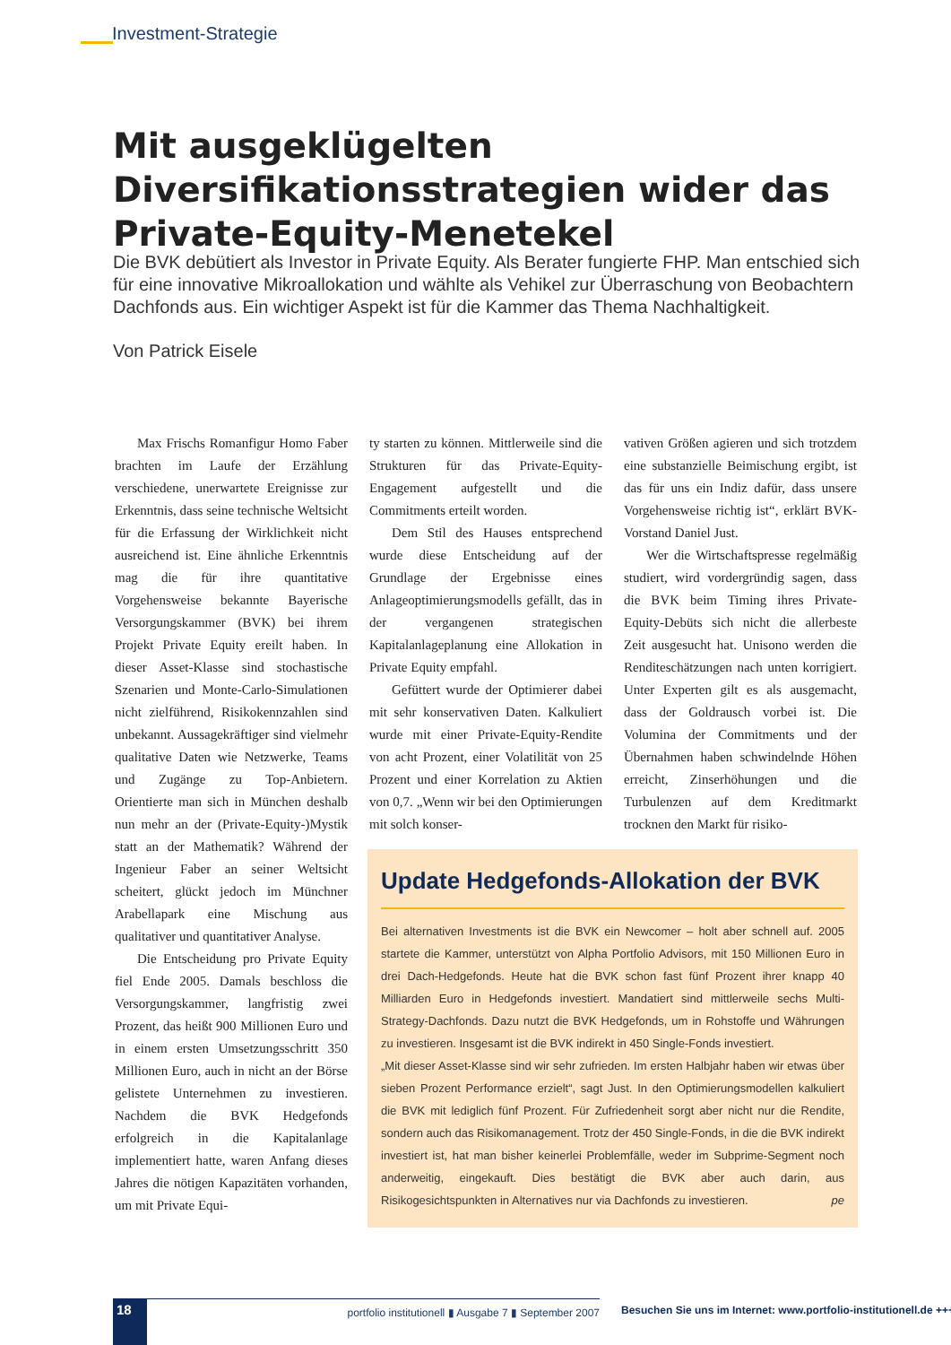Investment-Strategie
Mit ausgeklügelten Diversifikationsstrategien wider das Private-Equity-Menetekel
Die BVK debütiert als Investor in Private Equity. Als Berater fungierte FHP. Man entschied sich für eine innovative Mikroallokation und wählte als Vehikel zur Überraschung von Beobachtern Dachfonds aus. Ein wichtiger Aspekt ist für die Kammer das Thema Nachhaltigkeit.
Von Patrick Eisele
Max Frischs Romanfigur Homo Faber brachten im Laufe der Erzählung verschiedene, unerwartete Ereignisse zur Erkenntnis, dass seine technische Weltsicht für die Erfassung der Wirklichkeit nicht ausreichend ist. Eine ähnliche Erkenntnis mag die für ihre quantitative Vorgehensweise bekannte Bayerische Versorgungskammer (BVK) bei ihrem Projekt Private Equity ereilt haben. In dieser Asset-Klasse sind stochastische Szenarien und Monte-Carlo-Simulationen nicht zielführend, Risikokennzahlen sind unbekannt. Aussagekräftiger sind vielmehr qualitative Daten wie Netzwerke, Teams und Zugänge zu Top-Anbietern. Orientierte man sich in München deshalb nun mehr an der (Private-Equity-)Mystik statt an der Mathematik? Während der Ingenieur Faber an seiner Weltsicht scheitert, glückt jedoch im Münchner Arabellapark eine Mischung aus qualitativer und quantitativer Analyse.
Die Entscheidung pro Private Equity fiel Ende 2005. Damals beschloss die Versorgungskammer, langfristig zwei Prozent, das heißt 900 Millionen Euro und in einem ersten Umsetzungsschritt 350 Millionen Euro, auch in nicht an der Börse gelistete Unternehmen zu investieren. Nachdem die BVK Hedgefonds erfolgreich in die Kapitalanlage implementiert hatte, waren Anfang dieses Jahres die nötigen Kapazitäten vorhanden, um mit Private Equi-
ty starten zu können. Mittlerweile sind die Strukturen für das Private-Equity-Engagement aufgestellt und die Commitments erteilt worden.
Dem Stil des Hauses entsprechend wurde diese Entscheidung auf der Grundlage der Ergebnisse eines Anlageoptimierungsmodells gefällt, das in der vergangenen strategischen Kapitalanlageplanung eine Allokation in Private Equity empfahl.
Gefüttert wurde der Optimierer dabei mit sehr konservativen Daten. Kalkuliert wurde mit einer Private-Equity-Rendite von acht Prozent, einer Volatilität von 25 Prozent und einer Korrelation zu Aktien von 0,7. „Wenn wir bei den Optimierungen mit solch konser-
vativen Größen agieren und sich trotzdem eine substanzielle Beimischung ergibt, ist das für uns ein Indiz dafür, dass unsere Vorgehensweise richtig ist“, erklärt BVK-Vorstand Daniel Just.
Wer die Wirtschaftspresse regelmäßig studiert, wird vordergründig sagen, dass die BVK beim Timing ihres Private-Equity-Debüts sich nicht die allerbeste Zeit ausgesucht hat. Unisono werden die Renditeschätzungen nach unten korrigiert. Unter Experten gilt es als ausgemacht, dass der Goldrausch vorbei ist. Die Volumina der Commitments und der Übernahmen haben schwindelnde Höhen erreicht, Zinserhöhungen und die Turbulenzen auf dem Kreditmarkt trocknen den Markt für risiko-
Update Hedgefonds-Allokation der BVK
Bei alternativen Investments ist die BVK ein Newcomer – holt aber schnell auf. 2005 startete die Kammer, unterstützt von Alpha Portfolio Advisors, mit 150 Millionen Euro in drei Dach-Hedgefonds. Heute hat die BVK schon fast fünf Prozent ihrer knapp 40 Milliarden Euro in Hedgefonds investiert. Mandatiert sind mittlerweile sechs Multi-Strategy-Dachfonds. Dazu nutzt die BVK Hedgefonds, um in Rohstoffe und Währungen zu investieren. Insgesamt ist die BVK indirekt in 450 Single-Fonds investiert.
„Mit dieser Asset-Klasse sind wir sehr zufrieden. Im ersten Halbjahr haben wir etwas über sieben Prozent Performance erzielt“, sagt Just. In den Optimierungsmodellen kalkuliert die BVK mit lediglich fünf Prozent. Für Zufriedenheit sorgt aber nicht nur die Rendite, sondern auch das Risikomanagement. Trotz der 450 Single-Fonds, in die die BVK indirekt investiert ist, hat man bisher keinerlei Problemfälle, weder im Subprime-Segment noch anderweitig, eingekauft. Dies bestätigt die BVK aber auch darin, aus Risikogesichtspunkten in Alternatives nur via Dachfonds zu investieren. pe
18
portfolio institutionell ▮ Ausgabe 7 ▮ September 2007 Besuchen Sie uns im Internet: www.portfolio-institutionell.de +++